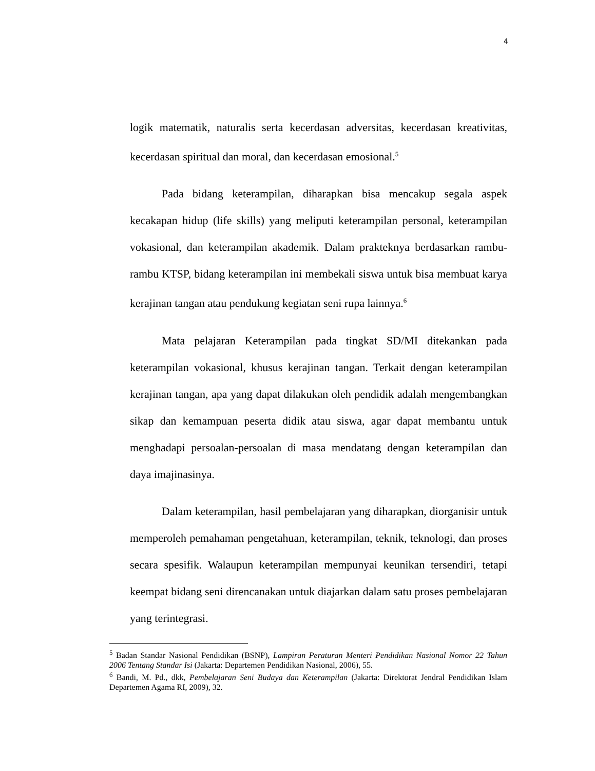4
logik matematik, naturalis serta kecerdasan adversitas, kecerdasan kreativitas, kecerdasan spiritual dan moral, dan kecerdasan emosional.<sup>5</sup>
Pada bidang keterampilan, diharapkan bisa mencakup segala aspek kecakapan hidup (life skills) yang meliputi keterampilan personal, keterampilan vokasional, dan keterampilan akademik. Dalam prakteknya berdasarkan rambu-rambu KTSP, bidang keterampilan ini membekali siswa untuk bisa membuat karya kerajinan tangan atau pendukung kegiatan seni rupa lainnya.<sup>6</sup>
Mata pelajaran Keterampilan pada tingkat SD/MI ditekankan pada keterampilan vokasional, khusus kerajinan tangan. Terkait dengan keterampilan kerajinan tangan, apa yang dapat dilakukan oleh pendidik adalah mengembangkan sikap dan kemampuan peserta didik atau siswa, agar dapat membantu untuk menghadapi persoalan-persoalan di masa mendatang dengan keterampilan dan daya imajinasinya.
Dalam keterampilan, hasil pembelajaran yang diharapkan, diorganisir untuk memperoleh pemahaman pengetahuan, keterampilan, teknik, teknologi, dan proses secara spesifik. Walaupun keterampilan mempunyai keunikan tersendiri, tetapi keempat bidang seni direncanakan untuk diajarkan dalam satu proses pembelajaran yang terintegrasi.
<sup>5</sup> Badan Standar Nasional Pendidikan (BSNP), Lampiran Peraturan Menteri Pendidikan Nasional Nomor 22 Tahun 2006 Tentang Standar Isi (Jakarta: Departemen Pendidikan Nasional, 2006), 55.
<sup>6</sup> Bandi, M. Pd., dkk, Pembelajaran Seni Budaya dan Keterampilan (Jakarta: Direktorat Jendral Pendidikan Islam Departemen Agama RI, 2009), 32.